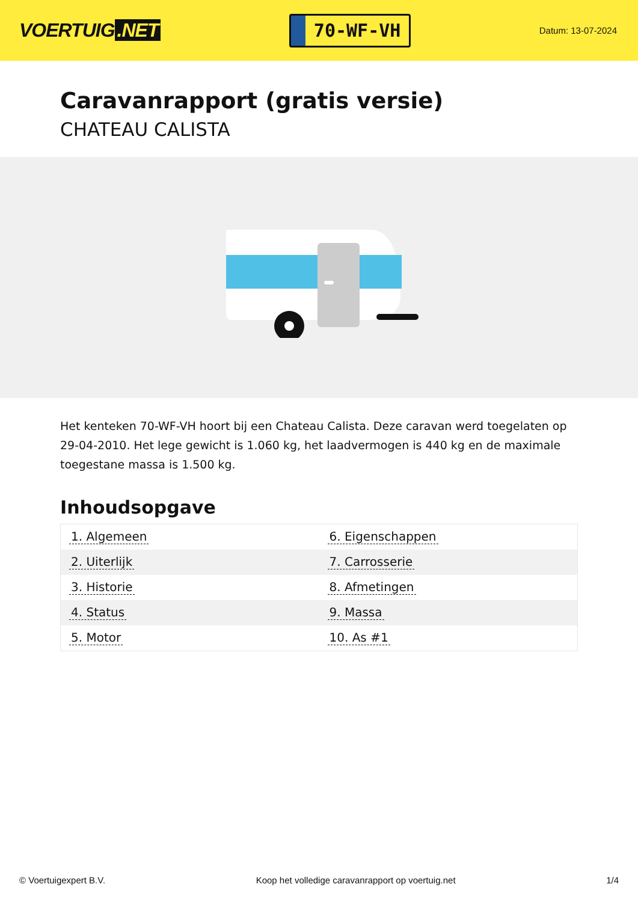VOERTUIG.NET
70-WF-VH
Datum: 13-07-2024
Caravanrapport (gratis versie)
CHATEAU CALISTA
Het kenteken 70-WF-VH hoort bij een Chateau Calista. Deze caravan werd toegelaten op 29-04-2010. Het lege gewicht is 1.060 kg, het laadvermogen is 440 kg en de maximale toegestane massa is 1.500 kg.
Inhoudsopgave
| 1. Algemeen | 6. Eigenschappen |
| 2. Uiterlijk | 7. Carrosserie |
| 3. Historie | 8. Afmetingen |
| 4. Status | 9. Massa |
| 5. Motor | 10. As #1 |
© Voertuigexpert B.V. Koop het volledige caravanrapport op voertuig.net 1/4